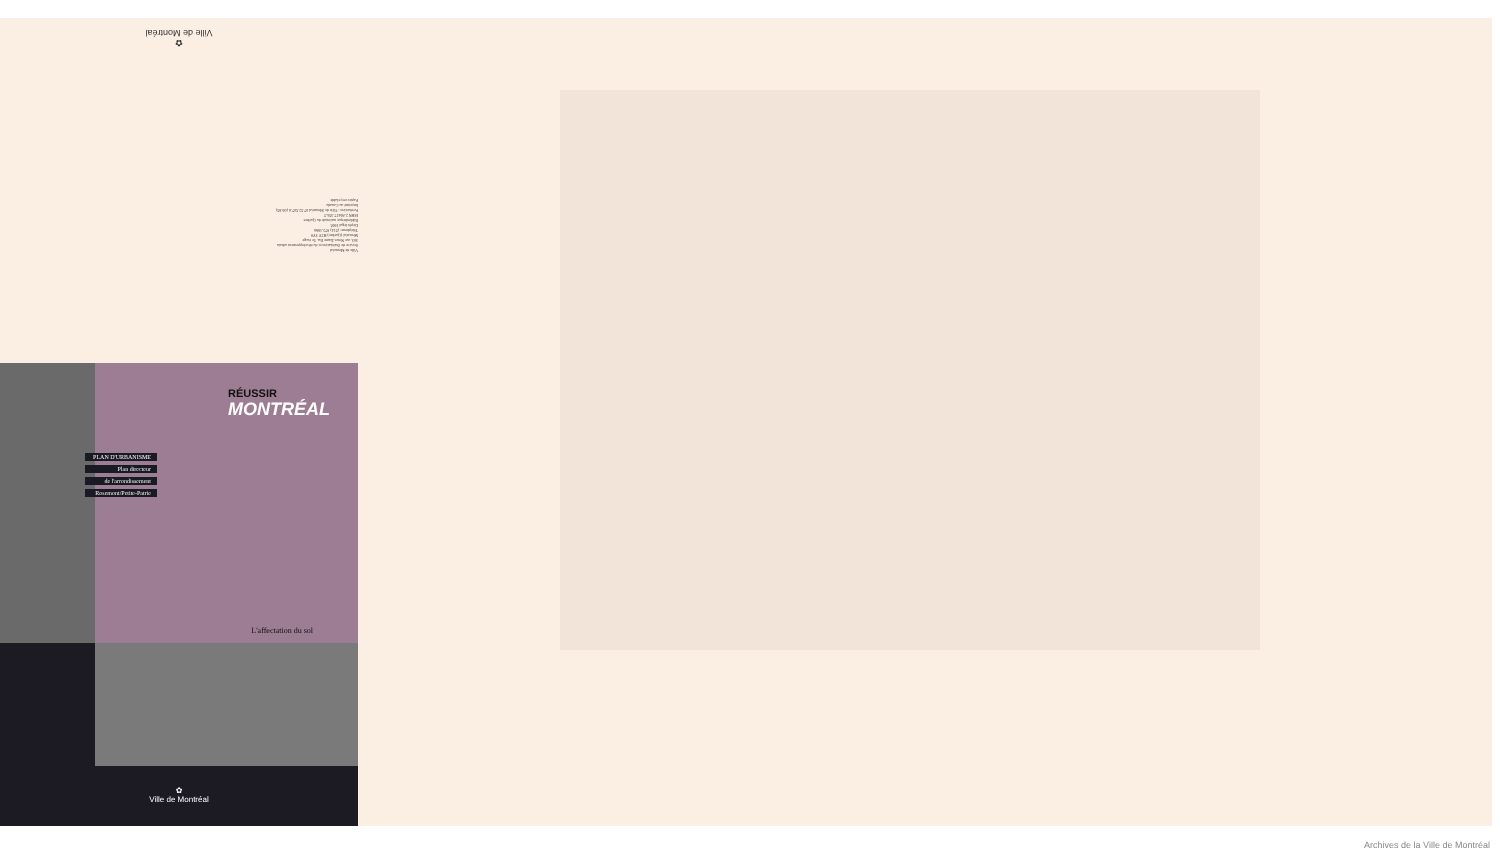✿
Ville de Montréal
Ville de Montréal
Service de l'habitation et du développement urbain
303, rue Notre-Dame Est, 5e étage
Montréal (Québec) H2Y 3Y8
Téléphone: (514) 872-1990
Dépôt légal 1995
Bibliothèque nationale du Québec
ISBN 2-89417-356-5
Production : Ville de Montréal 07.52.507-0 (09-95)
Imprimé au Canada
Papier recyclable
RÉUSSIR
MONTRÉAL
PLAN D'URBANISME
Plan directeur
de l'arrondissement
Rosemont/Petite-Patrie
L'affectation du sol
✿
Ville de Montréal
Archives de la Ville de Montréal